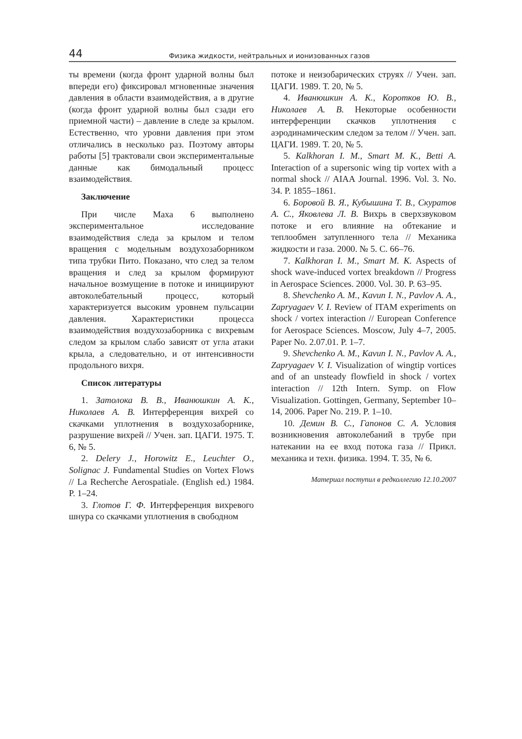44 Физика жидкости, нейтральных и ионизованных газов
ты времени (когда фронт ударной волны был впереди его) фиксировал мгновенные значения давления в области взаимодействия, а в другие (когда фронт ударной волны был сзади его приемной части) – давление в следе за крылом. Естественно, что уровни давления при этом отличались в несколько раз. Поэтому авторы работы [5] трактовали свои экспериментальные данные как бимодальный процесс взаимодействия.
Заключение
При числе Маха 6 выполнено экспериментальное исследование взаимодействия следа за крылом и телом вращения с модельным воздухозаборником типа трубки Пито. Показано, что след за телом вращения и след за крылом формируют начальное возмущение в потоке и инициируют автоколебательный процесс, который характеризуется высоким уровнем пульсации давления. Характеристики процесса взаимодействия воздухозаборника с вихревым следом за крылом слабо зависят от угла атаки крыла, а следовательно, и от интенсивности продольного вихря.
Список литературы
1. Затолока В. В., Иванюшкин А. К., Николаев А. В. Интерференция вихрей со скачками уплотнения в воздухозаборнике, разрушение вихрей // Учен. зап. ЦАГИ. 1975. Т. 6, № 5.
2. Delery J., Horowitz E., Leuchter O., Solignac J. Fundamental Studies on Vortex Flows // La Recherche Aerospatiale. (English ed.) 1984. P. 1–24.
3. Глотов Г. Ф. Интерференция вихревого шнура со скачками уплотнения в свободном
потоке и неизобарических струях // Учен. зап. ЦАГИ. 1989. Т. 20, № 5.
4. Иванюшкин А. К., Коротков Ю. В., Николаев А. В. Некоторые особенности интерференции скачков уплотнения с аэродинамическим следом за телом // Учен. зап. ЦАГИ. 1989. Т. 20, № 5.
5. Kalkhoran I. M., Smart M. K., Betti A. Interaction of a supersonic wing tip vortex with a normal shock // AIAA Journal. 1996. Vol. 3. No. 34. P. 1855–1861.
6. Боровой В. Я., Кубышина Т. В., Скуратов А. С., Яковлева Л. В. Вихрь в сверхзвуковом потоке и его влияние на обтекание и теплообмен затупленного тела // Механика жидкости и газа. 2000. № 5. С. 66–76.
7. Kalkhoran I. M., Smart M. K. Aspects of shock wave-induced vortex breakdown // Progress in Aerospace Sciences. 2000. Vol. 30. P. 63–95.
8. Shevchenko A. M., Kavun I. N., Pavlov A. A., Zapryagaev V. I. Review of ITAM experiments on shock / vortex interaction // European Conference for Aerospace Sciences. Moscow, July 4–7, 2005. Paper No. 2.07.01. P. 1–7.
9. Shevchenko A. M., Kavun I. N., Pavlov A. A., Zapryagaev V. I. Visualization of wingtip vortices and of an unsteady flowfield in shock / vortex interaction // 12th Intern. Symp. on Flow Visualization. Gottingen, Germany, September 10–14, 2006. Paper No. 219. P. 1–10.
10. Демин В. С., Гапонов С. А. Условия возникновения автоколебаний в трубе при натекании на ее вход потока газа // Прикл. механика и техн. физика. 1994. Т. 35, № 6.
Материал поступил в редколлегию 12.10.2007